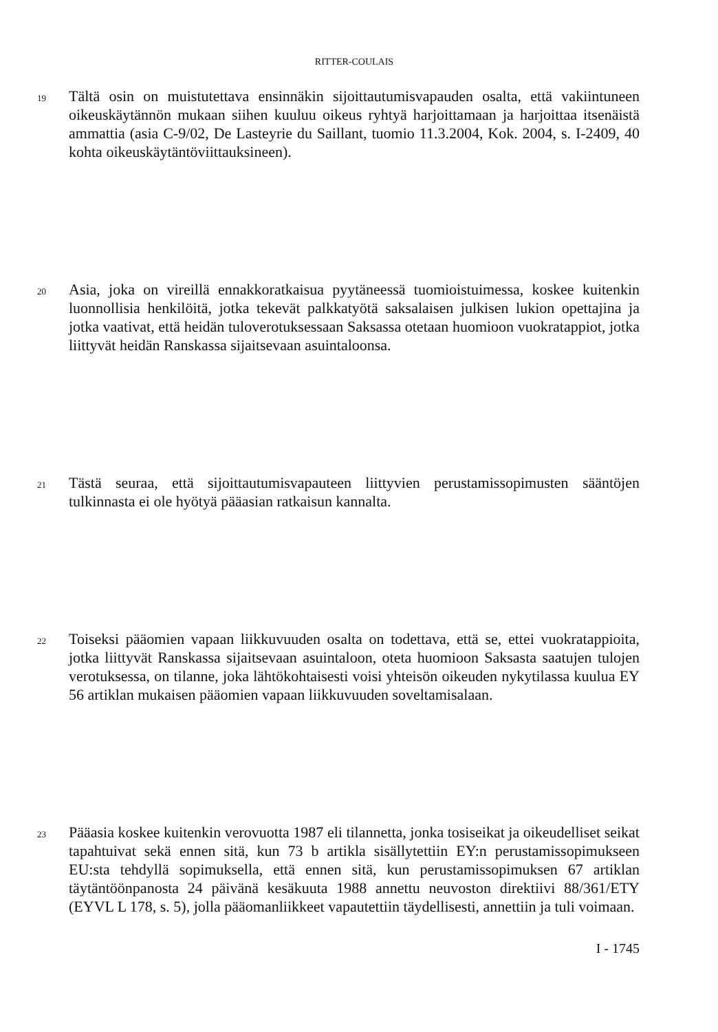RITTER-COULAIS
19
Tältä osin on muistutettava ensinnäkin sijoittautumisvapauden osalta, että vakiintuneen oikeuskäytännön mukaan siihen kuuluu oikeus ryhtyä harjoittamaan ja harjoittaa itsenäistä ammattia (asia C-9/02, De Lasteyrie du Saillant, tuomio 11.3.2004, Kok. 2004, s. I-2409, 40 kohta oikeuskäytäntöviittauksineen).
20
Asia, joka on vireillä ennakkoratkaisua pyytäneessä tuomioistuimessa, koskee kuitenkin luonnollisia henkilöitä, jotka tekevät palkkatyötä saksalaisen julkisen lukion opettajina ja jotka vaativat, että heidän tuloverotuksessaan Saksassa otetaan huomioon vuokratappiot, jotka liittyvät heidän Ranskassa sijaitsevaan asuintaloonsa.
21
Tästä seuraa, että sijoittautumisvapauteen liittyvien perustamissopimusten sääntöjen tulkinnasta ei ole hyötyä pääasian ratkaisun kannalta.
22
Toiseksi pääomien vapaan liikkuvuuden osalta on todettava, että se, ettei vuokratappioita, jotka liittyvät Ranskassa sijaitsevaan asuintaloon, oteta huomioon Saksasta saatujen tulojen verotuksessa, on tilanne, joka lähtökohtaisesti voisi yhteisön oikeuden nykytilassa kuulua EY 56 artiklan mukaisen pääomien vapaan liikkuvuuden soveltamisalaan.
23
Pääasia koskee kuitenkin verovuotta 1987 eli tilannetta, jonka tosiseikat ja oikeudelliset seikat tapahtuivat sekä ennen sitä, kun 73 b artikla sisällytettiin EY:n perustamissopimukseen EU:sta tehdyllä sopimuksella, että ennen sitä, kun perustamissopimuksen 67 artiklan täytäntöönpanosta 24 päivänä kesäkuuta 1988 annettu neuvoston direktiivi 88/361/ETY (EYVL L 178, s. 5), jolla pääomanliikkeet vapautettiin täydellisesti, annettiin ja tuli voimaan.
I - 1745